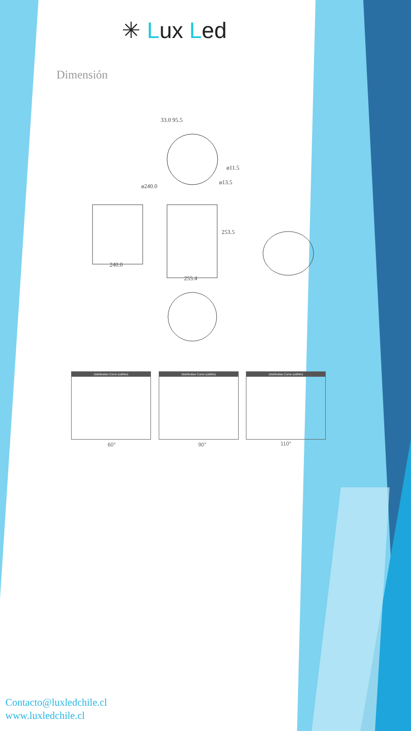✳ Lux Led
Dimensión
33.0 95.5
ø240.0
ø11.5
ø13.5
240.0
253.5
255.4
Distribution Curve (cd/klm)
Distribution Curve (cd/klm)
Distribution Curve (cd/klm)
60° 90° 110°
Contacto@luxledchile.cl
www.luxledchile.cl